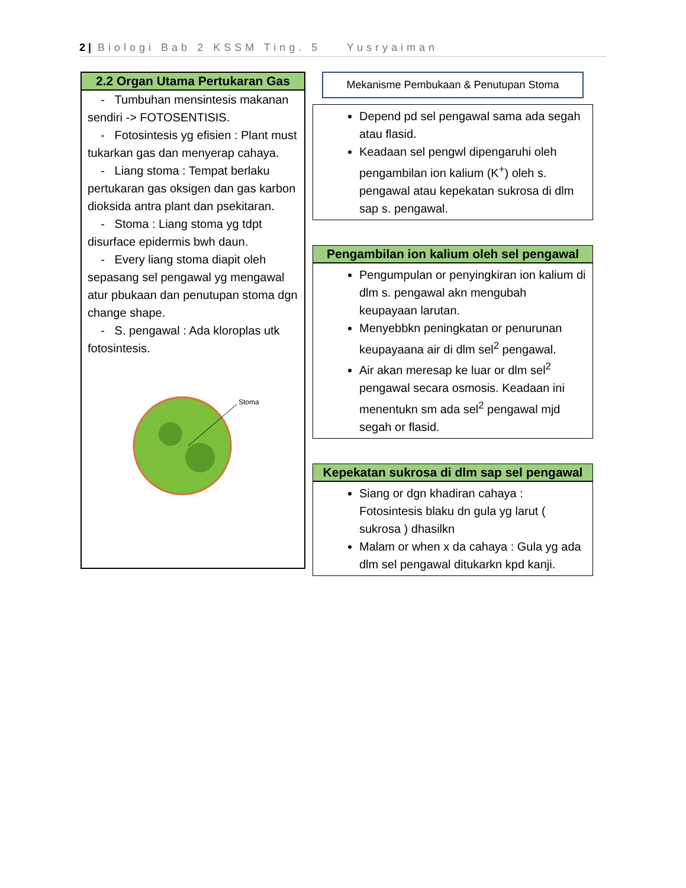2 | Biologi Bab 2 KSSM Ting. 5 Yusryaiman
2.2 Organ Utama Pertukaran Gas
- Tumbuhan mensintesis makanan sendiri -> FOTOSENTISIS.
- Fotosintesis yg efisien : Plant must tukarkan gas dan menyerap cahaya.
- Liang stoma : Tempat berlaku pertukaran gas oksigen dan gas karbon dioksida antra plant dan psekitaran.
- Stoma : Liang stoma yg tdpt disurface epidermis bwh daun.
- Every liang stoma diapit oleh sepasang sel pengawal yg mengawal atur pbukaan dan penutupan stoma dgn change shape.
- S. pengawal : Ada kloroplas utk fotosintesis.
Stoma
Mekanisme Pembukaan & Penutupan Stoma
Depend pd sel pengawal sama ada segah atau flasid.
Keadaan sel pengwl dipengaruhi oleh pengambilan ion kalium (K<sup>+</sup>) oleh s. pengawal atau kepekatan sukrosa di dlm sap s. pengawal.
Pengambilan ion kalium oleh sel pengawal
Pengumpulan or penyingkiran ion kalium di dlm s. pengawal akn mengubah keupayaan larutan.
Menyebbkn peningkatan or penurunan keupayaana air di dlm sel<sup>2</sup> pengawal.
Air akan meresap ke luar or dlm sel<sup>2</sup> pengawal secara osmosis. Keadaan ini menentukn sm ada sel<sup>2</sup> pengawal mjd segah or flasid.
Kepekatan sukrosa di dlm sap sel pengawal
Siang or dgn khadiran cahaya : Fotosintesis blaku dn gula yg larut ( sukrosa ) dhasilkn
Malam or when x da cahaya : Gula yg ada dlm sel pengawal ditukarkn kpd kanji.